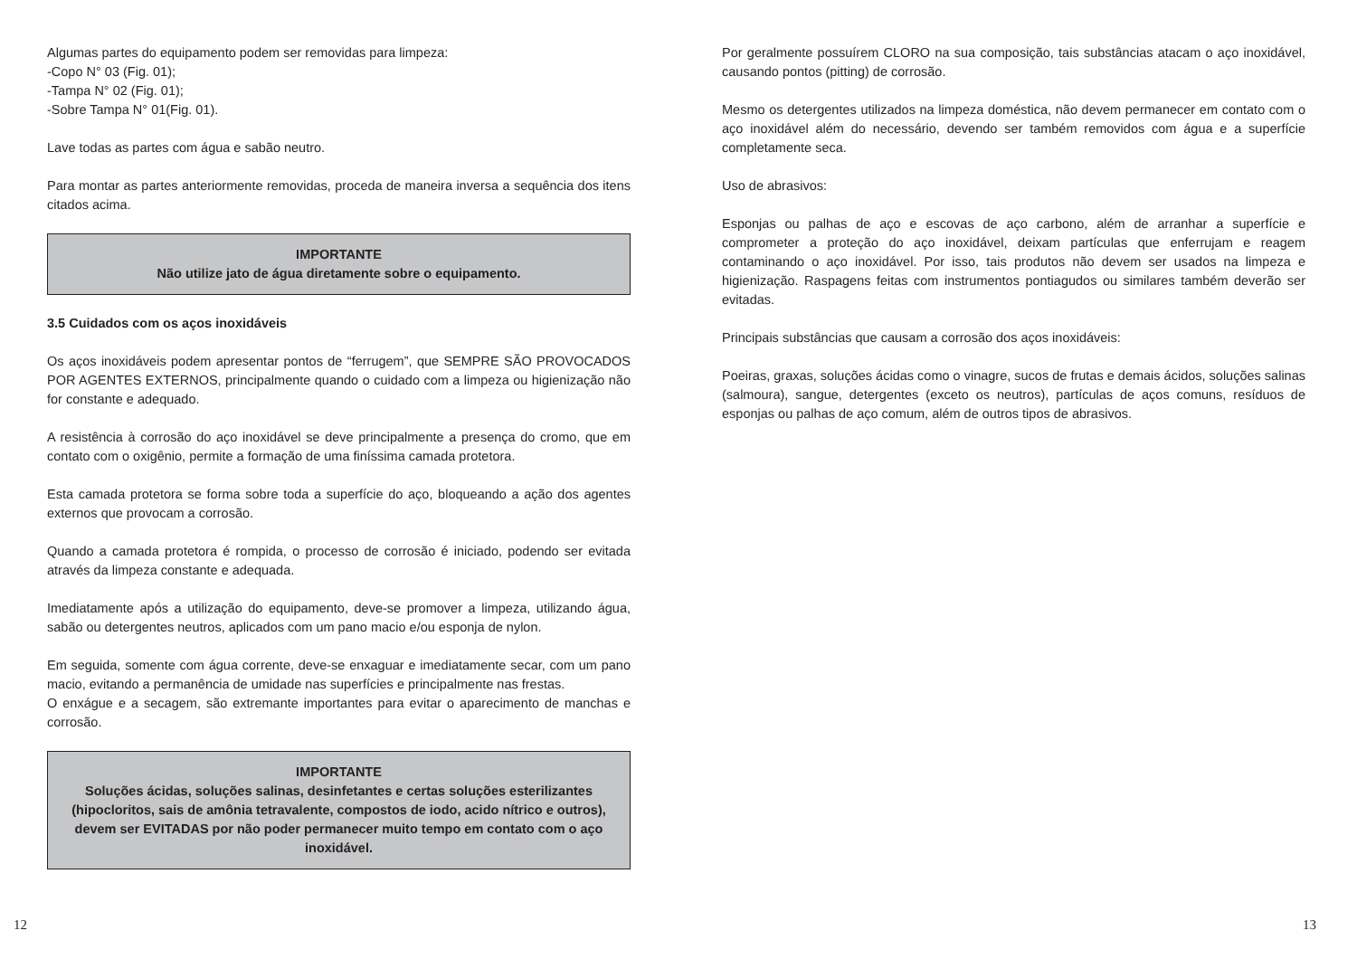Algumas partes do equipamento podem ser removidas para limpeza:
-Copo N° 03 (Fig. 01);
-Tampa N° 02 (Fig. 01);
-Sobre Tampa N° 01(Fig. 01).
Lave todas as partes com água e sabão neutro.
Para montar as partes anteriormente removidas, proceda de maneira inversa a sequência dos itens citados acima.
IMPORTANTE
Não utilize jato de água diretamente sobre o equipamento.
3.5 Cuidados com os aços inoxidáveis
Os aços inoxidáveis podem apresentar pontos de “ferrugem”, que SEMPRE SÃO PROVOCADOS POR AGENTES EXTERNOS, principalmente quando o cuidado com a limpeza ou higienização não for constante e adequado.
A resistência à corrosão do aço inoxidável se deve principalmente a presença do cromo, que em contato com o oxigênio, permite a formação de uma finíssima camada protetora.
Esta camada protetora se forma sobre toda a superfície do aço, bloqueando a ação dos agentes externos que provocam a corrosão.
Quando a camada protetora é rompida, o processo de corrosão é iniciado, podendo ser evitada através da limpeza constante e adequada.
Imediatamente após a utilização do equipamento, deve-se promover a limpeza, utilizando água, sabão ou detergentes neutros, aplicados com um pano macio e/ou esponja de nylon.
Em seguida, somente com água corrente, deve-se enxaguar e imediatamente secar, com um pano macio, evitando a permanência de umidade nas superfícies e principalmente nas frestas.
O enxágue e a secagem, são extremante importantes para evitar o aparecimento de manchas e corrosão.
IMPORTANTE
Soluções ácidas, soluções salinas, desinfetantes e certas soluções esterilizantes (hipocloritos, sais de amônia tetravalente, compostos de iodo, acido nítrico e outros), devem ser EVITADAS por não poder permanecer muito tempo em contato com o aço inoxidável.
Por geralmente possuírem CLORO na sua composição, tais substâncias atacam o aço inoxidável, causando pontos (pitting) de corrosão.
Mesmo os detergentes utilizados na limpeza doméstica, não devem permanecer em contato com o aço inoxidável além do necessário, devendo ser também removidos com água e a superfície completamente seca.
Uso de abrasivos:
Esponjas ou palhas de aço e escovas de aço carbono, além de arranhar a superfície e comprometer a proteção do aço inoxidável, deixam partículas que enferrujam e reagem contaminando o aço inoxidável. Por isso, tais produtos não devem ser usados na limpeza e higienização. Raspagens feitas com instrumentos pontiagudos ou similares também deverão ser evitadas.
Principais substâncias que causam a corrosão dos aços inoxidáveis:
Poeiras, graxas, soluções ácidas como o vinagre, sucos de frutas e demais ácidos, soluções salinas (salmoura), sangue, detergentes (exceto os neutros), partículas de aços comuns, resíduos de esponjas ou palhas de aço comum, além de outros tipos de abrasivos.
12 13